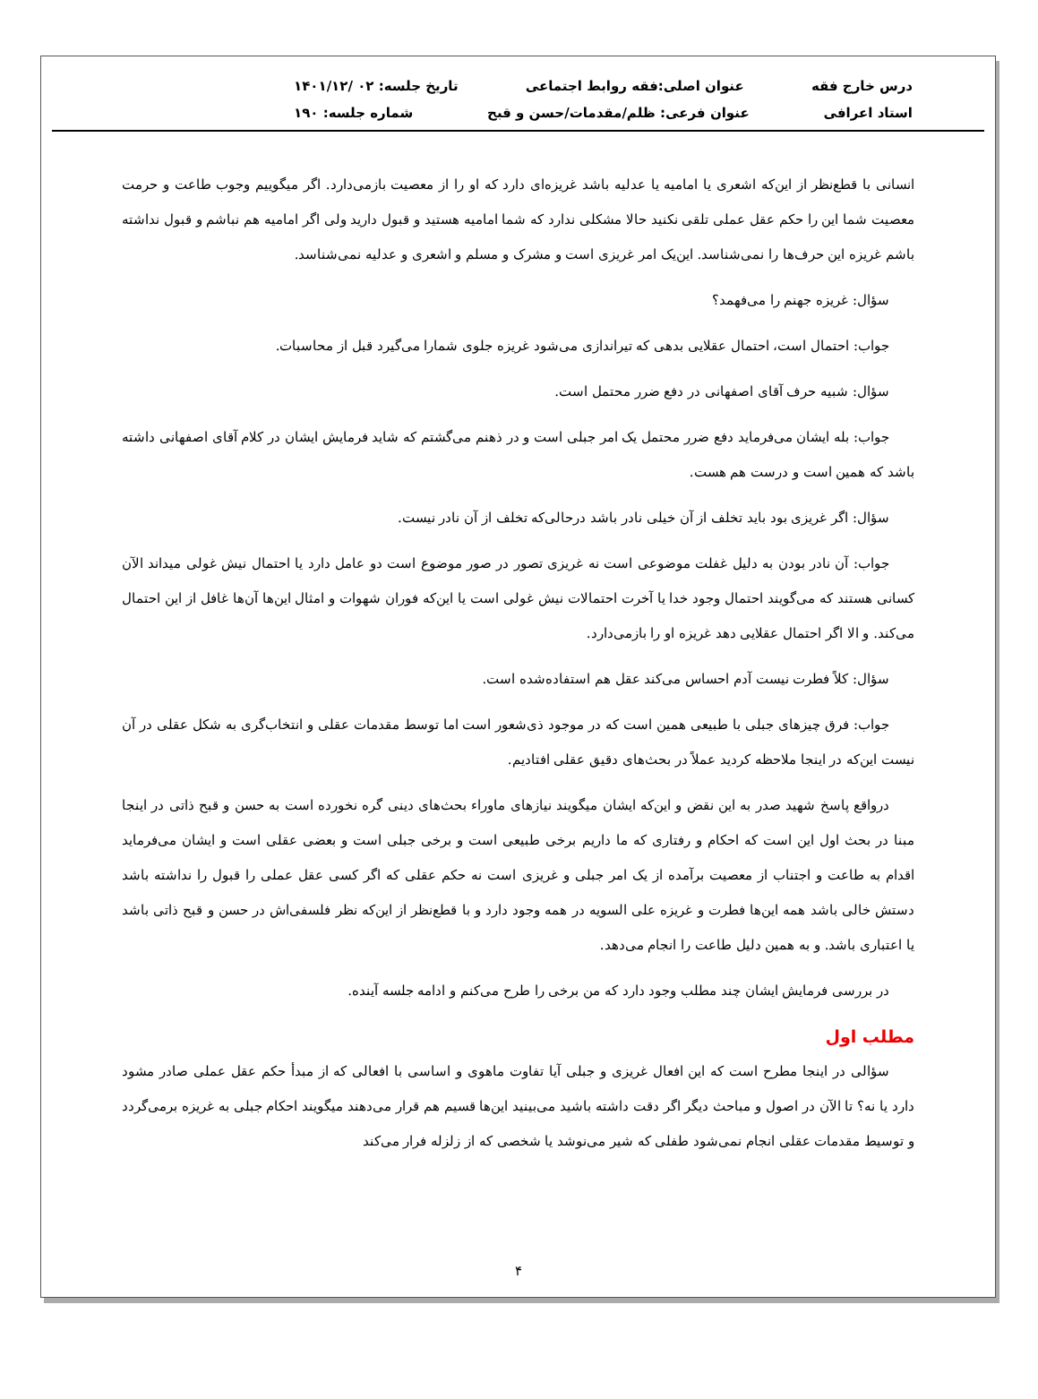درس خارج فقه عنوان اصلی:فقه روابط اجتماعی تاریخ جلسه: ۰۲ /۱۴۰۱/۱۲
استاد اعرافی عنوان فرعی: ظلم/مقدمات/حسن و قبح شماره جلسه: ۱۹۰
انسانی با قطع‌نظر از این‌که اشعری یا امامیه یا عدلیه باشد غریزه‌ای دارد که او را از معصیت بازمی‌دارد. اگر میگوییم وجوب طاعت و حرمت معصیت شما این را حکم عقل عملی تلقی نکنید حالا مشکلی ندارد که شما امامیه هستید و قبول دارید ولی اگر امامیه هم نباشم و قبول نداشته باشم غریزه این حرف‌ها را نمی‌شناسد. این‌یک امر غریزی است و مشرک و مسلم و اشعری و عدلیه نمی‌شناسد.
سؤال: غریزه جهنم را می‌فهمد؟
جواب: احتمال است، احتمال عقلایی بدهی که تیراندازی می‌شود غریزه جلوی شمارا می‌گیرد قبل از محاسبات.
سؤال: شبیه حرف آقای اصفهانی در دفع ضرر محتمل است.
جواب: بله ایشان می‌فرماید دفع ضرر محتمل یک امر جبلی است و در ذهنم می‌گشتم که شاید فرمایش ایشان در کلام آقای اصفهانی داشته باشد که همین است و درست هم هست.
سؤال: اگر غریزی بود باید تخلف از آن خیلی نادر باشد درحالی‌که تخلف از آن نادر نیست.
جواب: آن نادر بودن به دلیل غفلت موضوعی است نه غریزی تصور در صور موضوع است دو عامل دارد یا احتمال نیش غولی میداند الآن کسانی هستند که می‌گویند احتمال وجود خدا یا آخرت احتمالات نیش غولی است یا این‌که فوران شهوات و امثال این‌ها آن‌ها غافل از این احتمال می‌کند. و الا اگر احتمال عقلایی دهد غریزه او را بازمی‌دارد.
سؤال: کلاً فطرت نیست آدم احساس می‌کند عقل هم استفاده‌شده است.
جواب: فرق چیزهای جبلی با طبیعی همین است که در موجود ذی‌شعور است اما توسط مقدمات عقلی و انتخاب‌گری به شکل عقلی در آن نیست این‌که در اینجا ملاحظه کردید عملاً در بحث‌های دقیق عقلی افتادیم.
درواقع پاسخ شهید صدر به این نقض و این‌که ایشان میگویند نیازهای ماوراء بحث‌های دینی گره نخورده است به حسن و قبح ذاتی در اینجا مبنا در بحث اول این است که احکام و رفتاری که ما داریم برخی طبیعی است و برخی جبلی است و بعضی عقلی است و ایشان می‌فرماید اقدام به طاعت و اجتناب از معصیت برآمده از یک امر جبلی و غریزی است نه حکم عقلی که اگر کسی عقل عملی را قبول را نداشته باشد دستش خالی باشد همه این‌ها فطرت و غریزه علی السویه در همه وجود دارد و با قطع‌نظر از این‌که نظر فلسفی‌اش در حسن و قبح ذاتی باشد یا اعتباری باشد. و به همین دلیل طاعت را انجام می‌دهد.
در بررسی فرمایش ایشان چند مطلب وجود دارد که من برخی را طرح می‌کنم و ادامه جلسه آینده.
مطلب اول
سؤالی در اینجا مطرح است که این افعال غریزی و جبلی آیا تفاوت ماهوی و اساسی با افعالی که از مبدأ حکم عقل عملی صادر مشود دارد یا نه؟ تا الآن در اصول و مباحث دیگر اگر دقت داشته باشید می‌بینید این‌ها قسیم هم قرار می‌دهند میگویند احکام جبلی به غریزه برمی‌گردد و توسیط مقدمات عقلی انجام نمی‌شود طفلی که شیر می‌نوشد یا شخصی که از زلزله فرار می‌کند
۴